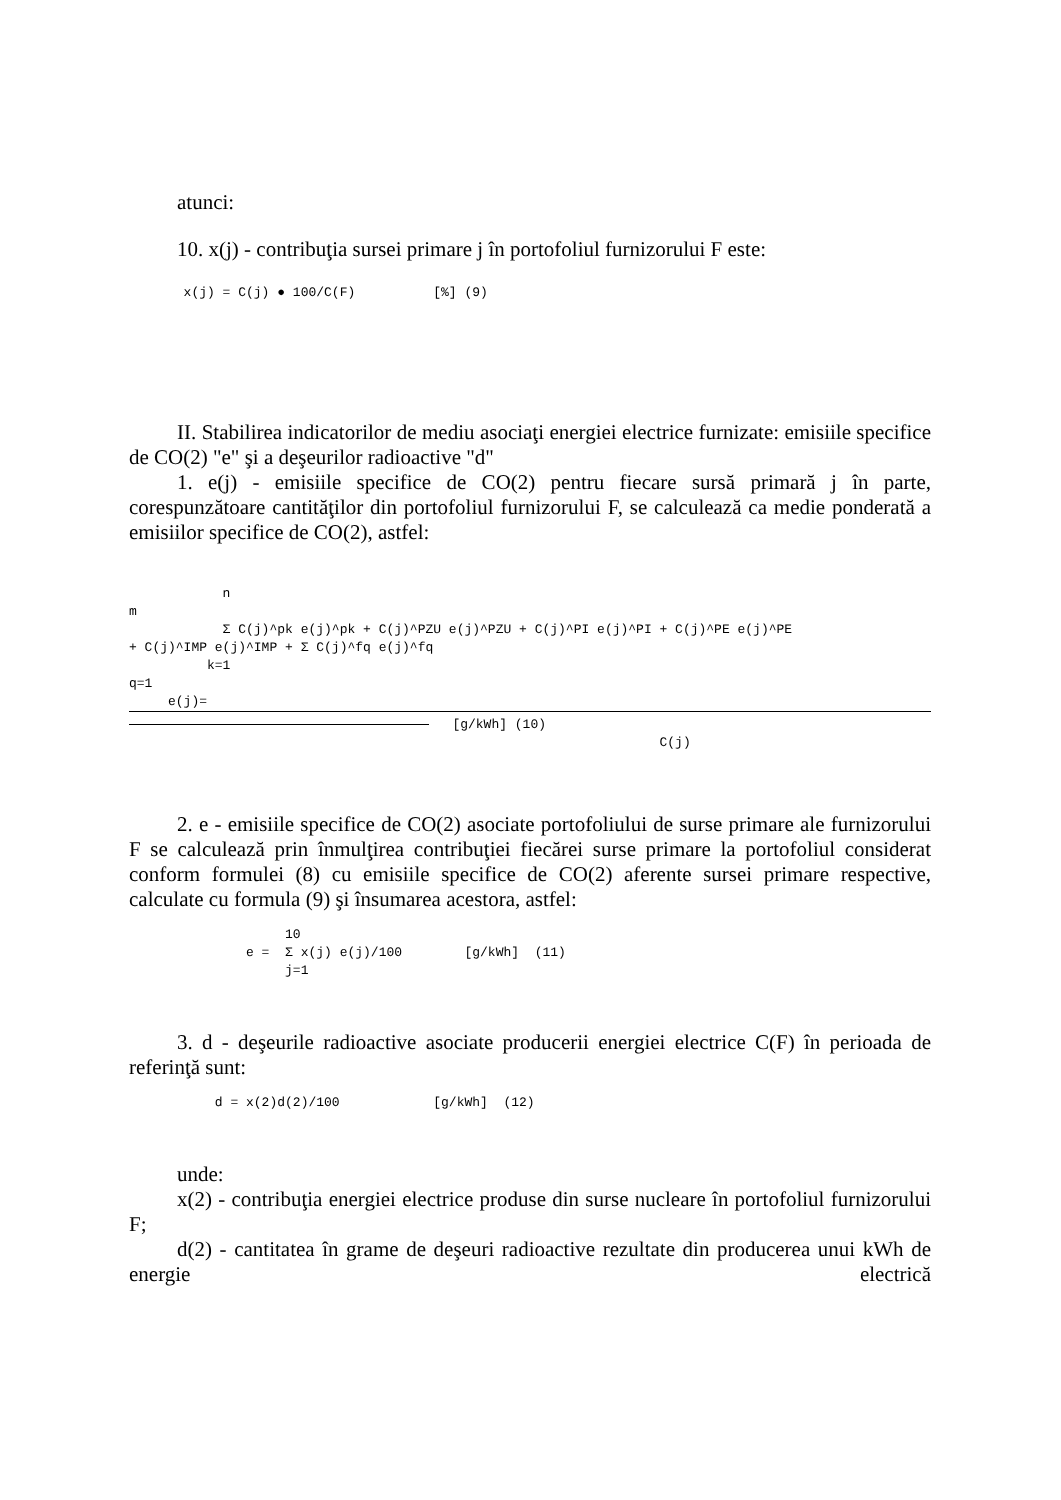atunci:
10. x(j) - contribuţia sursei primare j în portofoliul furnizorului F este:
       x(j) = C(j) ● 100/C(F)          [%] (9)
II. Stabilirea indicatorilor de mediu asociaţi energiei electrice furnizate: emisiile specifice de CO(2) "e" şi a deşeurilor radioactive "d"
1. e(j) - emisiile specifice de CO(2) pentru fiecare sursă primară j în parte, corespunzătoare cantităţilor din portofoliul furnizorului F, se calculează ca medie ponderată a emisiilor specifice de CO(2), astfel:
            n
m
            Σ C(j)^pk e(j)^pk + C(j)^PZU e(j)^PZU + C(j)^PI e(j)^PI + C(j)^PE e(j)^PE
+ C(j)^IMP e(j)^IMP + Σ C(j)^fq e(j)^fq
          k=1
q=1
     e(j)=
   [g/kWh] (10)
                                                                    C(j)
2. e - emisiile specifice de CO(2) asociate portofoliului de surse primare ale furnizorului F se calculează prin înmulţirea contribuţiei fiecărei surse primare la portofoliul considerat conform formulei (8) cu emisiile specifice de CO(2) aferente sursei primare respective, calculate cu formula (9) şi însumarea acestora, astfel:
                    10
               e =  Σ x(j) e(j)/100        [g/kWh]  (11)
                    j=1
3. d - deşeurile radioactive asociate producerii energiei electrice C(F) în perioada de referinţă sunt:
           d = x(2)d(2)/100            [g/kWh]  (12)
unde:
x(2) - contribuţia energiei electrice produse din surse nucleare în portofoliul furnizorului F;
d(2) - cantitatea în grame de deşeuri radioactive rezultate din producerea unui kWh de energie electrică